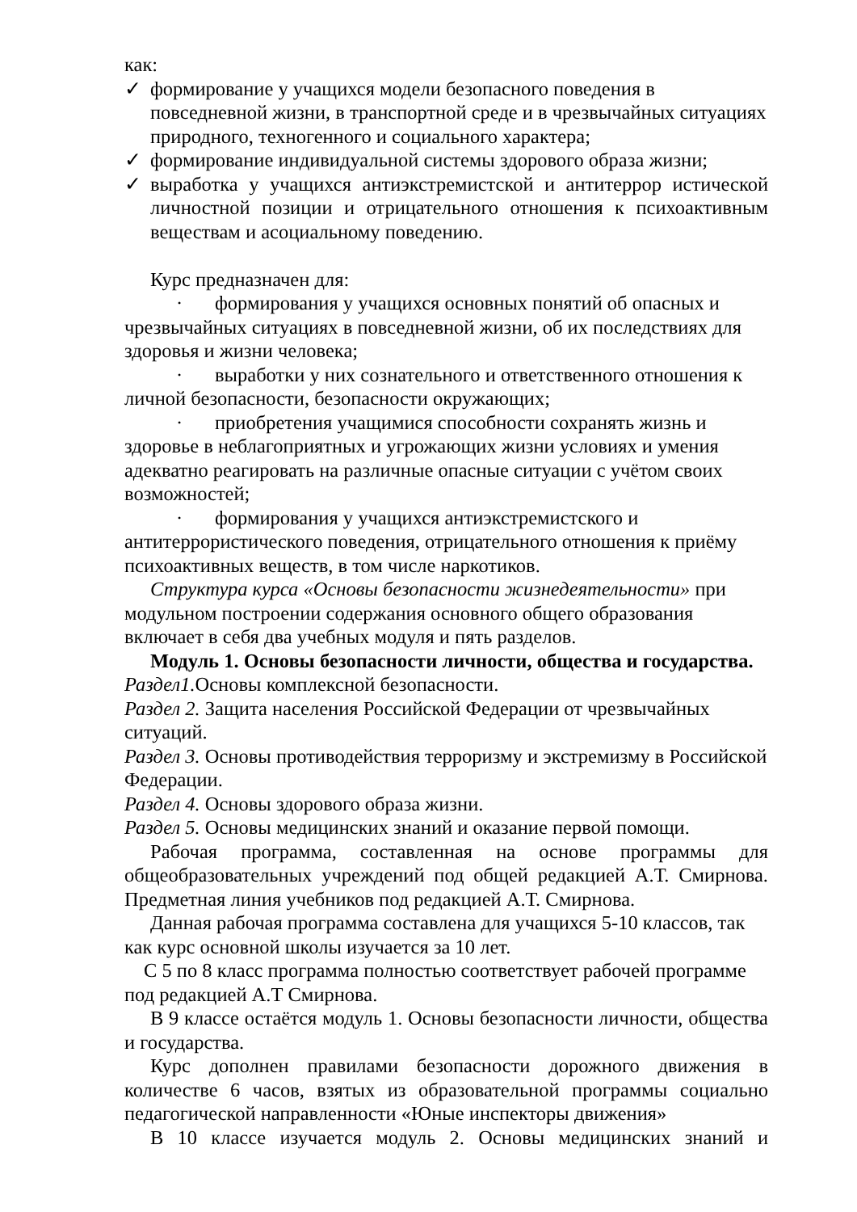как:
✓ формирование у учащихся модели безопасного поведения в повседневной жизни, в транспортной среде и в чрезвычайных ситуациях природного, техногенного и социального характера;
✓ формирование индивидуальной системы здорового образа жизни;
✓ выработка у учащихся антиэкстремистской и антитеррор истической личностной позиции и отрицательного отношения к психоактивным веществам и асоциальному поведению.
Курс предназначен для:
· формирования у учащихся основных понятий об опасных и чрезвычайных ситуациях в повседневной жизни, об их последствиях для здоровья и жизни человека;
· выработки у них сознательного и ответственного отношения к личной безопасности, безопасности окружающих;
· приобретения учащимися способности сохранять жизнь и здоровье в неблагоприятных и угрожающих жизни условиях и умения адекватно реагировать на различные опасные ситуации с учётом своих возможностей;
· формирования у учащихся антиэкстремистского и антитеррористического поведения, отрицательного отношения к приёму психоактивных веществ, в том числе наркотиков.
Структура курса «Основы безопасности жизнедеятельности» при модульном построении содержания основного общего образования включает в себя два учебных модуля и пять разделов.
Модуль 1. Основы безопасности личности, общества и государства.
Раздел1. Основы комплексной безопасности.
Раздел 2. Защита населения Российской Федерации от чрезвычайных ситуаций.
Раздел 3. Основы противодействия терроризму и экстремизму в Российской Федерации.
Раздел 4. Основы здорового образа жизни.
Раздел 5. Основы медицинских знаний и оказание первой помощи.
Рабочая программа, составленная на основе программы для общеобразовательных учреждений под общей редакцией А.Т. Смирнова. Предметная линия учебников под редакцией А.Т. Смирнова.
Данная рабочая программа составлена для учащихся 5-10 классов, так как курс основной школы изучается за 10 лет.
С 5 по 8 класс программа полностью соответствует рабочей программе под редакцией А.Т Смирнова.
В 9 классе остаётся модуль 1. Основы безопасности личности, общества и государства.
Курс дополнен правилами безопасности дорожного движения в количестве 6 часов, взятых из образовательной программы социально педагогической направленности «Юные инспекторы движения»
В 10 классе изучается модуль 2. Основы медицинских знаний и